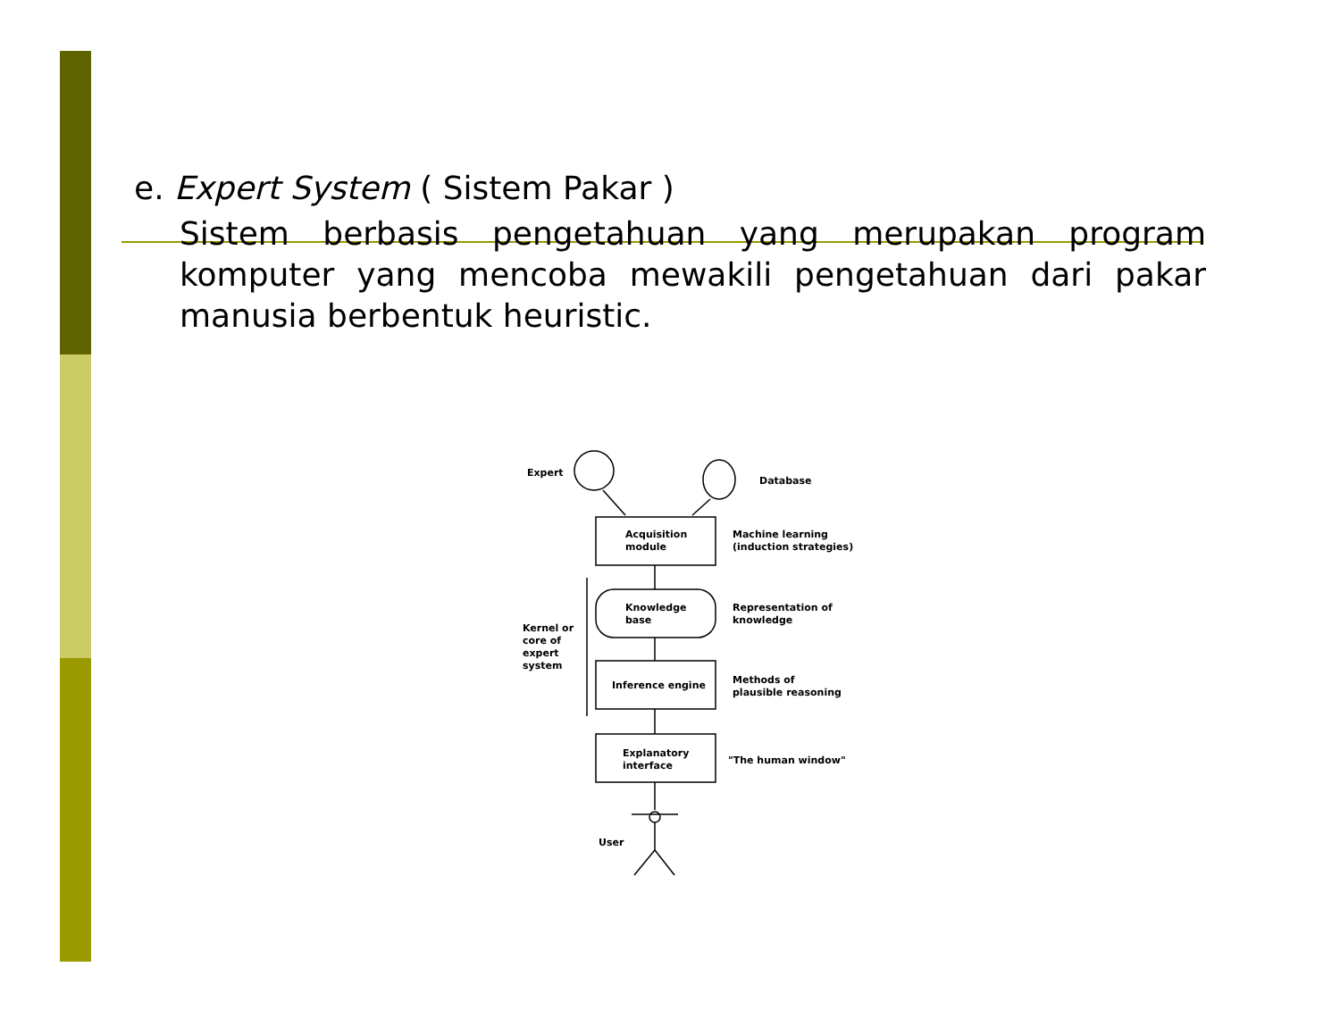e. Expert System ( Sistem Pakar )
Sistem berbasis pengetahuan yang merupakan program komputer yang mencoba mewakili pengetahuan dari pakar manusia berbentuk heuristic.
Expert
Database
Acquisition
module
Machine learning
(induction strategies)
Knowledge
base
Representation of
knowledge
Kernel or
core of
expert
system
Inference engine
Methods of
plausible reasoning
Explanatory
interface
"The human window"
User